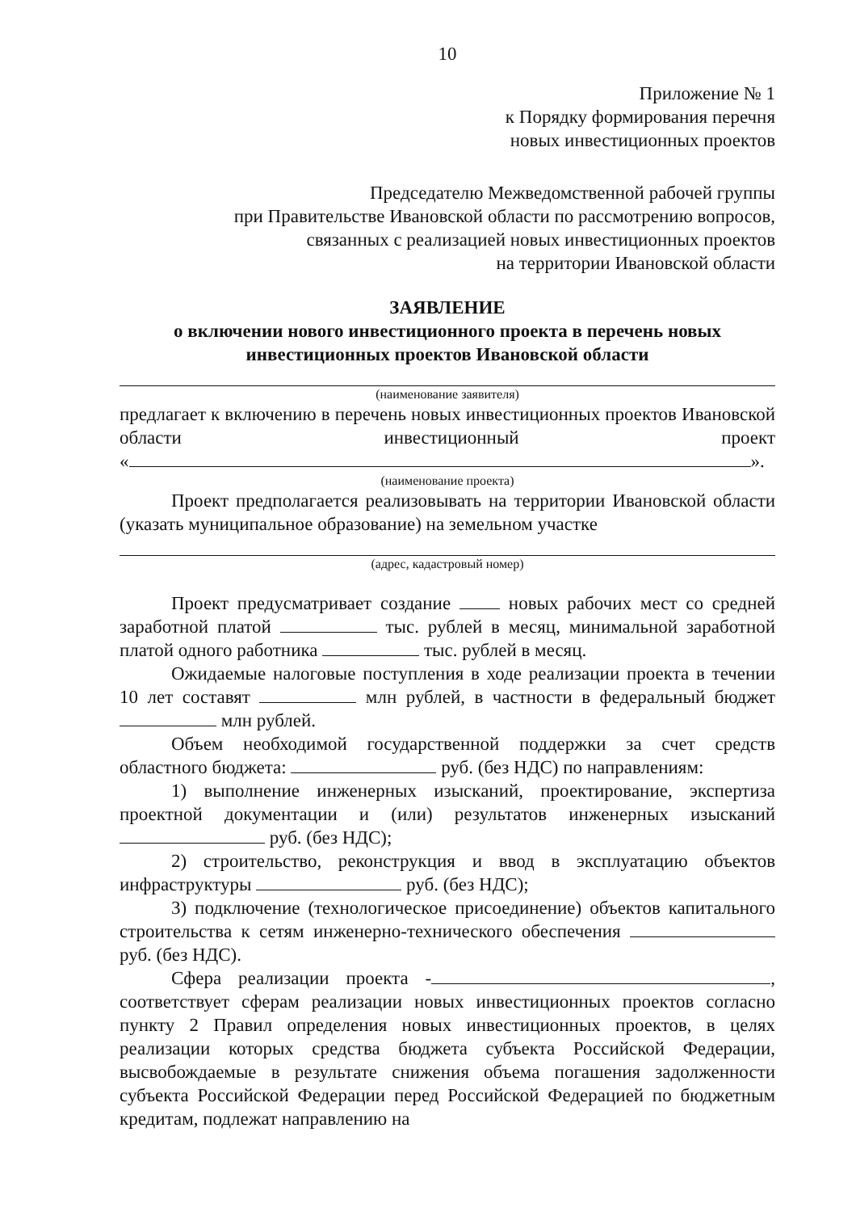10
Приложение № 1
к Порядку формирования перечня
новых инвестиционных проектов
Председателю Межведомственной рабочей группы
при Правительстве Ивановской области по рассмотрению вопросов,
связанных с реализацией новых инвестиционных проектов
на территории Ивановской области
ЗАЯВЛЕНИЕ
о включении нового инвестиционного проекта в перечень новых
инвестиционных проектов Ивановской области
(наименование заявителя)
предлагает к включению в перечень новых инвестиционных проектов Ивановской области инвестиционный проект
« ».
(наименование проекта)
Проект предполагается реализовывать на территории Ивановской области (указать муниципальное образование) на земельном участке
(адрес, кадастровый номер)
Проект предусматривает создание новых рабочих мест со средней заработной платой тыс. рублей в месяц, минимальной заработной платой одного работника тыс. рублей в месяц.
Ожидаемые налоговые поступления в ходе реализации проекта в течении 10 лет составят млн рублей, в частности в федеральный бюджет млн рублей.
Объем необходимой государственной поддержки за счет средств областного бюджета: руб. (без НДС) по направлениям:
1) выполнение инженерных изысканий, проектирование, экспертиза проектной документации и (или) результатов инженерных изысканий руб. (без НДС);
2) строительство, реконструкция и ввод в эксплуатацию объектов инфраструктуры руб. (без НДС);
3) подключение (технологическое присоединение) объектов капитального строительства к сетям инженерно-технического обеспечения руб. (без НДС).
Сфера реализации проекта - , соответствует сферам реализации новых инвестиционных проектов согласно пункту 2 Правил определения новых инвестиционных проектов, в целях реализации которых средства бюджета субъекта Российской Федерации, высвобождаемые в результате снижения объема погашения задолженности субъекта Российской Федерации перед Российской Федерацией по бюджетным кредитам, подлежат направлению на